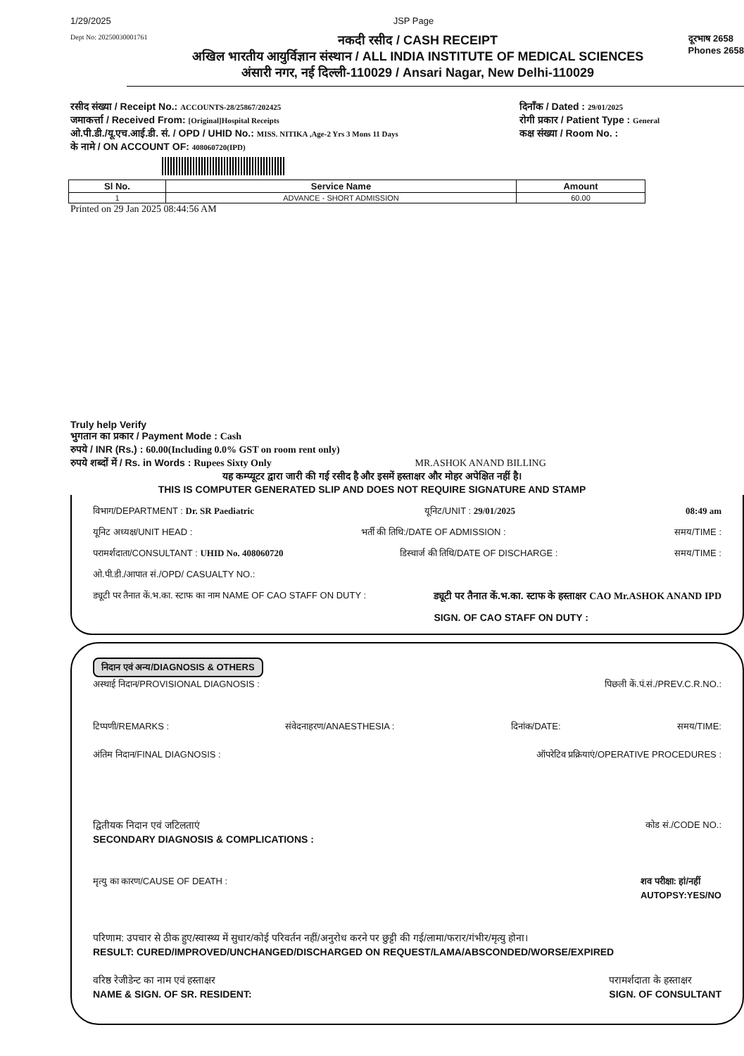1/29/2025 JSP Page
Dept No: 20250030001761
नकदी रसीद / CASH RECEIPT
अखिल भारतीय आयुर्विज्ञान संस्थान / ALL INDIA INSTITUTE OF MEDICAL SCIENCES
अंसारी नगर, नई दिल्ली-110029 / Ansari Nagar, New Delhi-110029
दूरभाष 2658
Phones 2658
रसीद संख्या / Receipt No.: ACCOUNTS-28/25867/202425
जमाकर्त्ता / Received From: [Original]Hospital Receipts
ओ.पी.डी./यू.एच.आई.डी. सं. / OPD / UHID No.: MISS. NITIKA ,Age-2 Yrs 3 Mons 11 Days
के नामे / ON ACCOUNT OF: 408060720(IPD)
दिनाँक / Dated : 29/01/2025
रोगी प्रकार / Patient Type : General
कक्ष संख्या / Room No. :
| Sl No. | Service Name | Amount |
| --- | --- | --- |
| 1 | ADVANCE - SHORT ADMISSION | 60.00 |
Printed on 29 Jan 2025 08:44:56 AM
Truly help Verify
भुगतान का प्रकार / Payment Mode : Cash
रुपये / INR (Rs.) : 60.00(Including 0.0% GST on room rent only)
रुपये शब्दों में / Rs. in Words : Rupees Sixty Only MR.ASHOK ANAND BILLING
यह कम्प्यूटर द्वारा जारी की गई रसीद है और इसमें हस्ताक्षर और मोहर अपेक्षित नहीं है।
THIS IS COMPUTER GENERATED SLIP AND DOES NOT REQUIRE SIGNATURE AND STAMP
विभाग/DEPARTMENT : Dr. SR Paediatric यूनिट/UNIT : 29/01/2025 08:49 am
यूनिट अध्यक्ष/UNIT HEAD : भर्ती की तिथि:/DATE OF ADMISSION : समय/TIME :
परामर्शदाता/CONSULTANT : UHID No. 408060720 डिस्चार्ज की तिथि/DATE OF DISCHARGE : समय/TIME :
ओ.पी.डी./आपात सं./OPD/ CASUALTY NO.:
ड्यूटी पर तैनात कें.भ.का. स्टाफ का नाम NAME OF CAO STAFF ON DUTY : ड्यूटी पर तैनात कें.भ.का. स्टाफ के हस्ताक्षर CAO Mr.ASHOK ANAND IPD
SIGN. OF CAO STAFF ON DUTY :
निदान एवं अन्य/DIAGNOSIS & OTHERS
अस्थाई निदान/PROVISIONAL DIAGNOSIS : पिछली कें.पं.सं./PREV.C.R.NO.:
टिप्पणी/REMARKS : संवेदनाहरण/ANAESTHESIA : दिनांक/DATE: समय/TIME:
अंतिम निदान/FINAL DIAGNOSIS : ऑपरेटिव प्रक्रियाएं/OPERATIVE PROCEDURES :
द्वितीयक निदान एवं जटिलताएं
SECONDARY DIAGNOSIS & COMPLICATIONS : कोड सं./CODE NO.:
मृत्यु का कारण/CAUSE OF DEATH : शव परीक्षा: हां/नहीं
AUTOPSY:YES/NO
परिणाम: उपचार से ठीक हुए/स्वास्थ्य में सुधार/कोई परिवर्तन नहीं/अनुरोध करने पर छुट्टी की गई/लामा/फरार/गंभीर/मृत्यु होना।
RESULT: CURED/IMPROVED/UNCHANGED/DISCHARGED ON REQUEST/LAMA/ABSCONDED/WORSE/EXPIRED
वरिष्ठ रेजीडेन्ट का नाम एवं हस्ताक्षर
NAME & SIGN. OF SR. RESIDENT: परामर्शदाता के हस्ताक्षर
SIGN. OF CONSULTANT